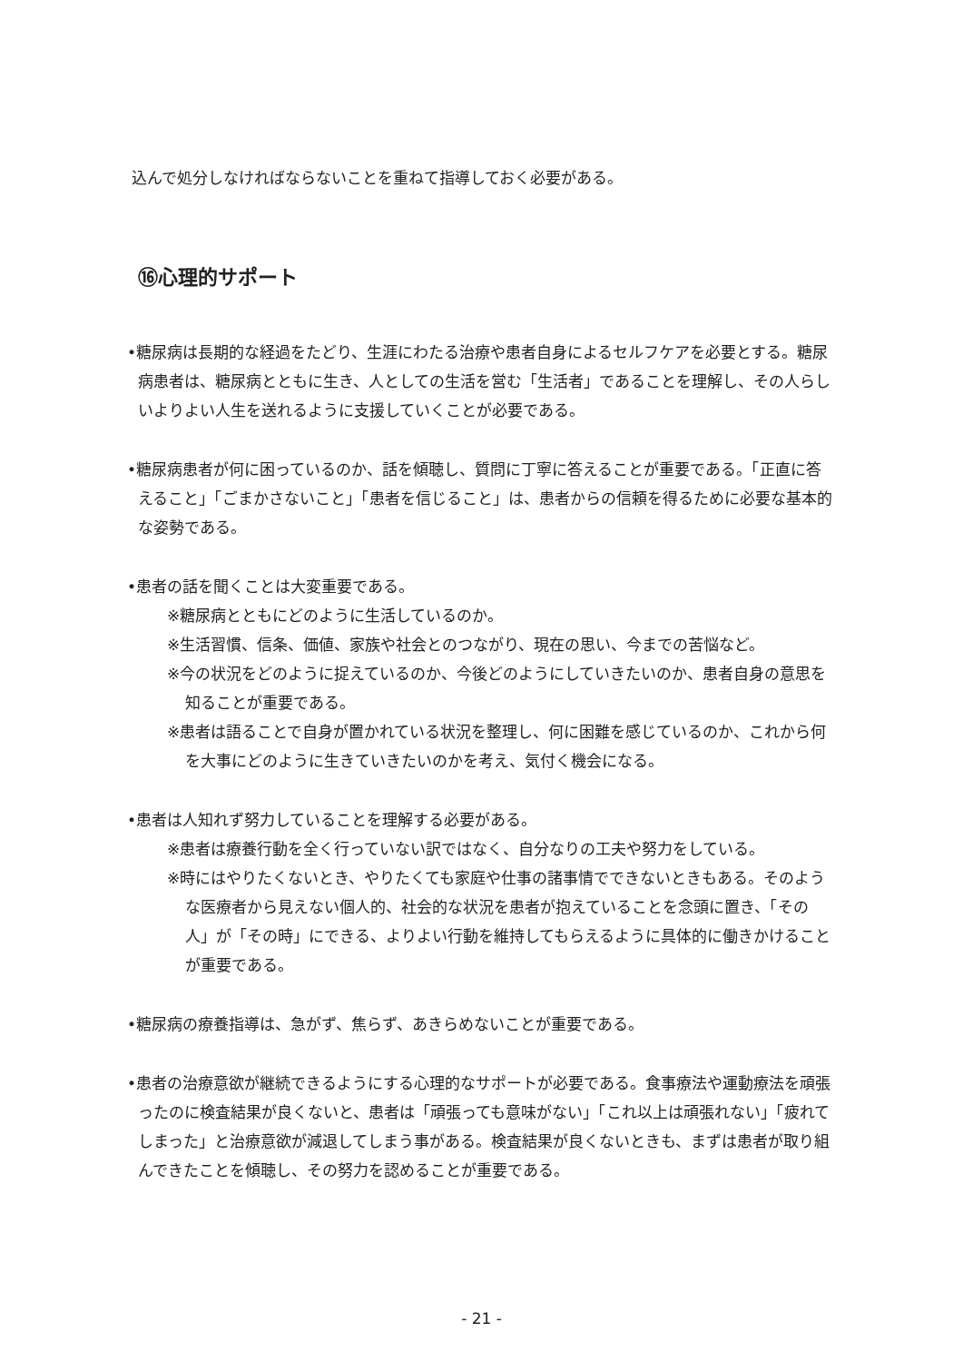込んで処分しなければならないことを重ねて指導しておく必要がある。
⑯心理的サポート
•糖尿病は長期的な経過をたどり、生涯にわたる治療や患者自身によるセルフケアを必要とする。糖尿病患者は、糖尿病とともに生き、人としての生活を営む「生活者」であることを理解し、その人らしいよりよい人生を送れるように支援していくことが必要である。
•糖尿病患者が何に困っているのか、話を傾聴し、質問に丁寧に答えることが重要である。「正直に答えること」「ごまかさないこと」「患者を信じること」は、患者からの信頼を得るために必要な基本的な姿勢である。
•患者の話を聞くことは大変重要である。
※糖尿病とともにどのように生活しているのか。
※生活習慣、信条、価値、家族や社会とのつながり、現在の思い、今までの苦悩など。
※今の状況をどのように捉えているのか、今後どのようにしていきたいのか、患者自身の意思を知ることが重要である。
※患者は語ることで自身が置かれている状況を整理し、何に困難を感じているのか、これから何を大事にどのように生きていきたいのかを考え、気付く機会になる。
•患者は人知れず努力していることを理解する必要がある。
※患者は療養行動を全く行っていない訳ではなく、自分なりの工夫や努力をしている。
※時にはやりたくないとき、やりたくても家庭や仕事の諸事情でできないときもある。そのような医療者から見えない個人的、社会的な状況を患者が抱えていることを念頭に置き、「その人」が「その時」にできる、よりよい行動を維持してもらえるように具体的に働きかけることが重要である。
•糖尿病の療養指導は、急がず、焦らず、あきらめないことが重要である。
•患者の治療意欲が継続できるようにする心理的なサポートが必要である。食事療法や運動療法を頑張ったのに検査結果が良くないと、患者は「頑張っても意味がない」「これ以上は頑張れない」「疲れてしまった」と治療意欲が減退してしまう事がある。検査結果が良くないときも、まずは患者が取り組んできたことを傾聴し、その努力を認めることが重要である。
- 21 -